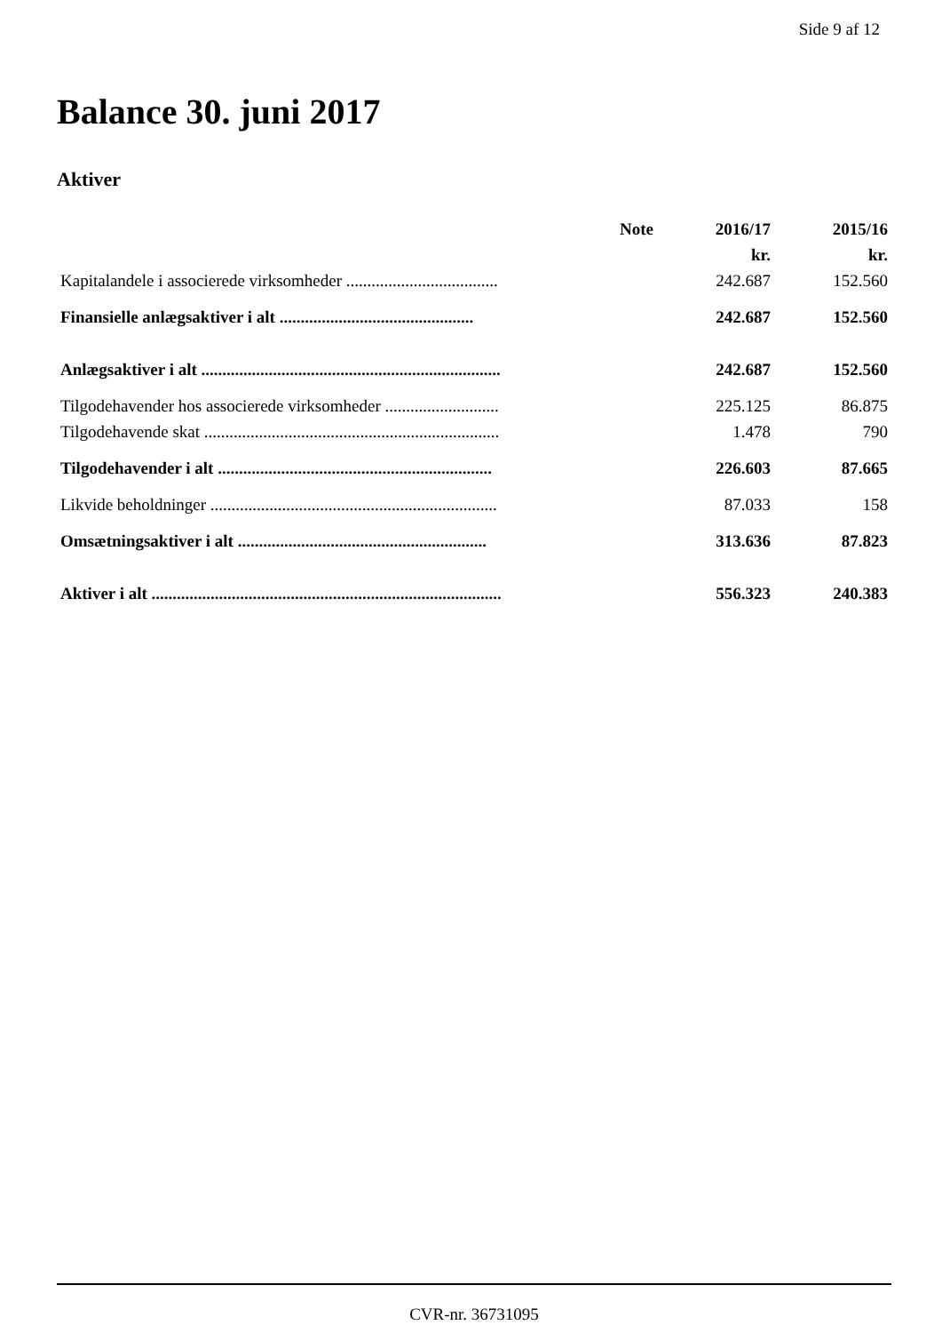Side 9 af 12
Balance 30. juni 2017
Aktiver
| | Note | 2016/17 | 2015/16 |
| --- | --- | --- | --- |
| | | kr. | kr. |
| Kapitalandele i associerede virksomheder .................................... | | 242.687 | 152.560 |
| Finansielle anlægsaktiver i alt .............................................. | | 242.687 | 152.560 |
| Anlægsaktiver i alt ....................................................................... | | 242.687 | 152.560 |
| Tilgodehavender hos associerede virksomheder ........................... | | 225.125 | 86.875 |
| Tilgodehavende skat ...................................................................... | | 1.478 | 790 |
| Tilgodehavender i alt ................................................................. | | 226.603 | 87.665 |
| Likvide beholdninger .................................................................... | | 87.033 | 158 |
| Omsætningsaktiver i alt ........................................................... | | 313.636 | 87.823 |
| Aktiver i alt ................................................................................... | | 556.323 | 240.383 |
CVR-nr. 36731095